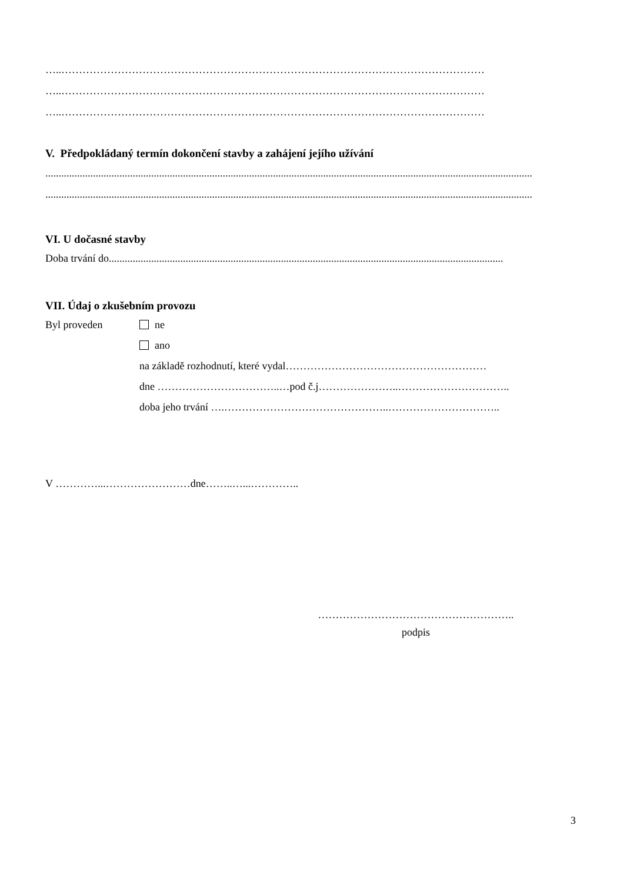…..…………………………………………………………………………………………………………
…..…………………………………………………………………………………………………………
…..…………………………………………………………………………………………………………
V. Předpokládaný termín dokončení stavby a zahájení jejího užívání
........................................................................................................................................................................................
........................................................................................................................................................................................
VI. U dočasné stavby
Doba trvání do.....................................................................................................................................................
VII. Údaj o zkušebním provozu
Byl proveden ne
ano
na základě rozhodnutí, které vydal…………………………………………………
dne ……………………………..…pod č.j…………………..…………………………..
doba jeho trvání ….………………………………………..…………………………..
V …………...……………………dne……..…...…………..
………………………………………………..
podpis
3